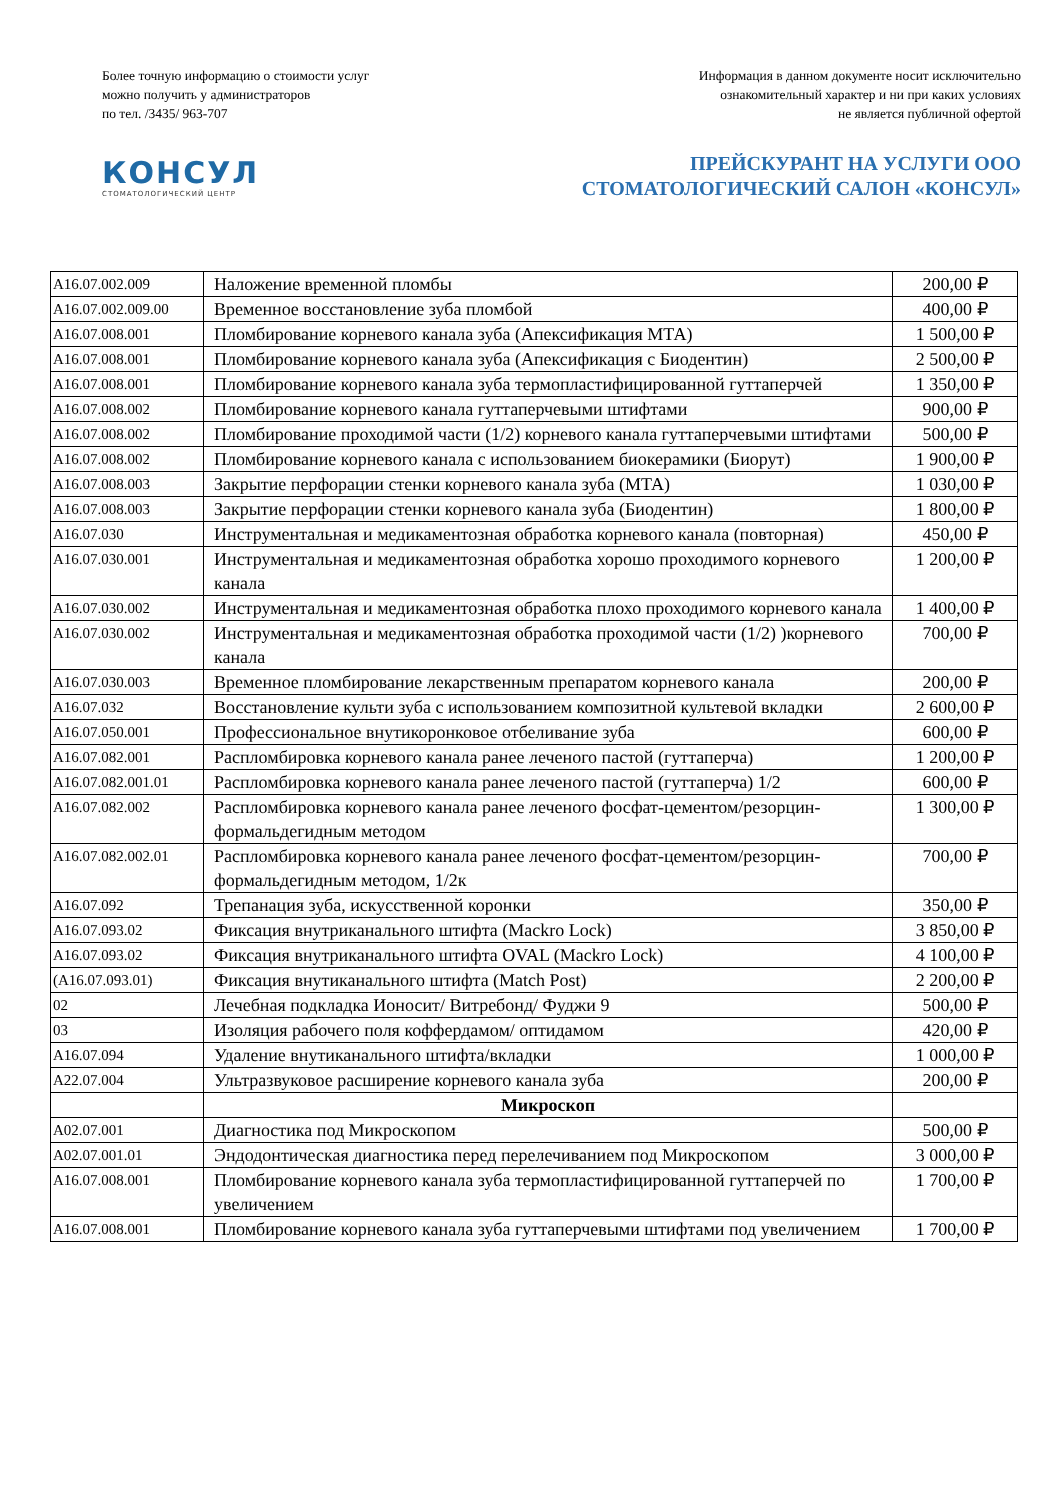Более точную информацию о стоимости услуг
можно получить у администраторов
по тел. /3435/ 963-707
Информация в данном документе носит исключительно
ознакомительный характер и ни при каких условиях
не является публичной офертой
КОНСУЛ
СТОМАТОЛОГИЧЕСКИЙ ЦЕНТР
ПРЕЙСКУРАНТ НА УСЛУГИ ООО
СТОМАТОЛОГИЧЕСКИЙ САЛОН «КОНСУЛ»
| A16.07.002.009 | Наложение временной пломбы | 200,00 ₽ |
| A16.07.002.009.00 | Временное восстановление зуба пломбой | 400,00 ₽ |
| A16.07.008.001 | Пломбирование корневого канала зуба (Апексификация МТА) | 1 500,00 ₽ |
| A16.07.008.001 | Пломбирование корневого канала зуба (Апексификация с Биодентин) | 2 500,00 ₽ |
| A16.07.008.001 | Пломбирование корневого канала зуба термопластифицированной гуттаперчей | 1 350,00 ₽ |
| A16.07.008.002 | Пломбирование корневого канала гуттаперчевыми штифтами | 900,00 ₽ |
| A16.07.008.002 | Пломбирование проходимой части (1/2) корневого канала гуттаперчевыми штифтами | 500,00 ₽ |
| A16.07.008.002 | Пломбирование корневого канала с использованием биокерамики (Биорут) | 1 900,00 ₽ |
| A16.07.008.003 | Закрытие перфорации стенки корневого канала зуба (МТА) | 1 030,00 ₽ |
| A16.07.008.003 | Закрытие перфорации стенки корневого канала зуба (Биодентин) | 1 800,00 ₽ |
| A16.07.030 | Инструментальная и медикаментозная обработка корневого канала (повторная) | 450,00 ₽ |
| A16.07.030.001 | Инструментальная и медикаментозная обработка хорошо проходимого корневого канала | 1 200,00 ₽ |
| A16.07.030.002 | Инструментальная и медикаментозная обработка плохо проходимого корневого канала | 1 400,00 ₽ |
| A16.07.030.002 | Инструментальная и медикаментозная обработка проходимой части (1/2) )корневого канала | 700,00 ₽ |
| A16.07.030.003 | Временное пломбирование лекарственным препаратом корневого канала | 200,00 ₽ |
| A16.07.032 | Восстановление культи зуба с использованием композитной культевой вкладки | 2 600,00 ₽ |
| A16.07.050.001 | Профессиональное внутикоронковое отбеливание зуба | 600,00 ₽ |
| A16.07.082.001 | Распломбировка корневого канала ранее леченого пастой (гуттаперча) | 1 200,00 ₽ |
| A16.07.082.001.01 | Распломбировка корневого канала ранее леченого пастой (гуттаперча) 1/2 | 600,00 ₽ |
| A16.07.082.002 | Распломбировка корневого канала ранее леченого фосфат-цементом/резорцин-формальдегидным методом | 1 300,00 ₽ |
| A16.07.082.002.01 | Распломбировка корневого канала ранее леченого фосфат-цементом/резорцин-формальдегидным методом, 1/2к | 700,00 ₽ |
| A16.07.092 | Трепанация зуба, искусственной коронки | 350,00 ₽ |
| A16.07.093.02 | Фиксация внутриканального штифта (Mackro Lock) | 3 850,00 ₽ |
| A16.07.093.02 | Фиксация внутриканального штифта OVAL (Mackro Lock) | 4 100,00 ₽ |
| (A16.07.093.01) | Фиксация внутиканального штифта (Match Post) | 2 200,00 ₽ |
| 02 | Лечебная подкладка Ионосит/ Витребонд/ Фуджи 9 | 500,00 ₽ |
| 03 | Изоляция рабочего поля коффердамом/ оптидамом | 420,00 ₽ |
| A16.07.094 | Удаление внутиканального штифта/вкладки | 1 000,00 ₽ |
| A22.07.004 | Ультразвуковое расширение корневого канала зуба | 200,00 ₽ |
| | Микроскоп | |
| A02.07.001 | Диагностика под Микроскопом | 500,00 ₽ |
| A02.07.001.01 | Эндодонтическая диагностика перед перелечиванием под Микроскопом | 3 000,00 ₽ |
| A16.07.008.001 | Пломбирование корневого канала зуба термопластифицированной гуттаперчей по увеличением | 1 700,00 ₽ |
| A16.07.008.001 | Пломбирование корневого канала зуба гуттаперчевыми штифтами под увеличением | 1 700,00 ₽ |